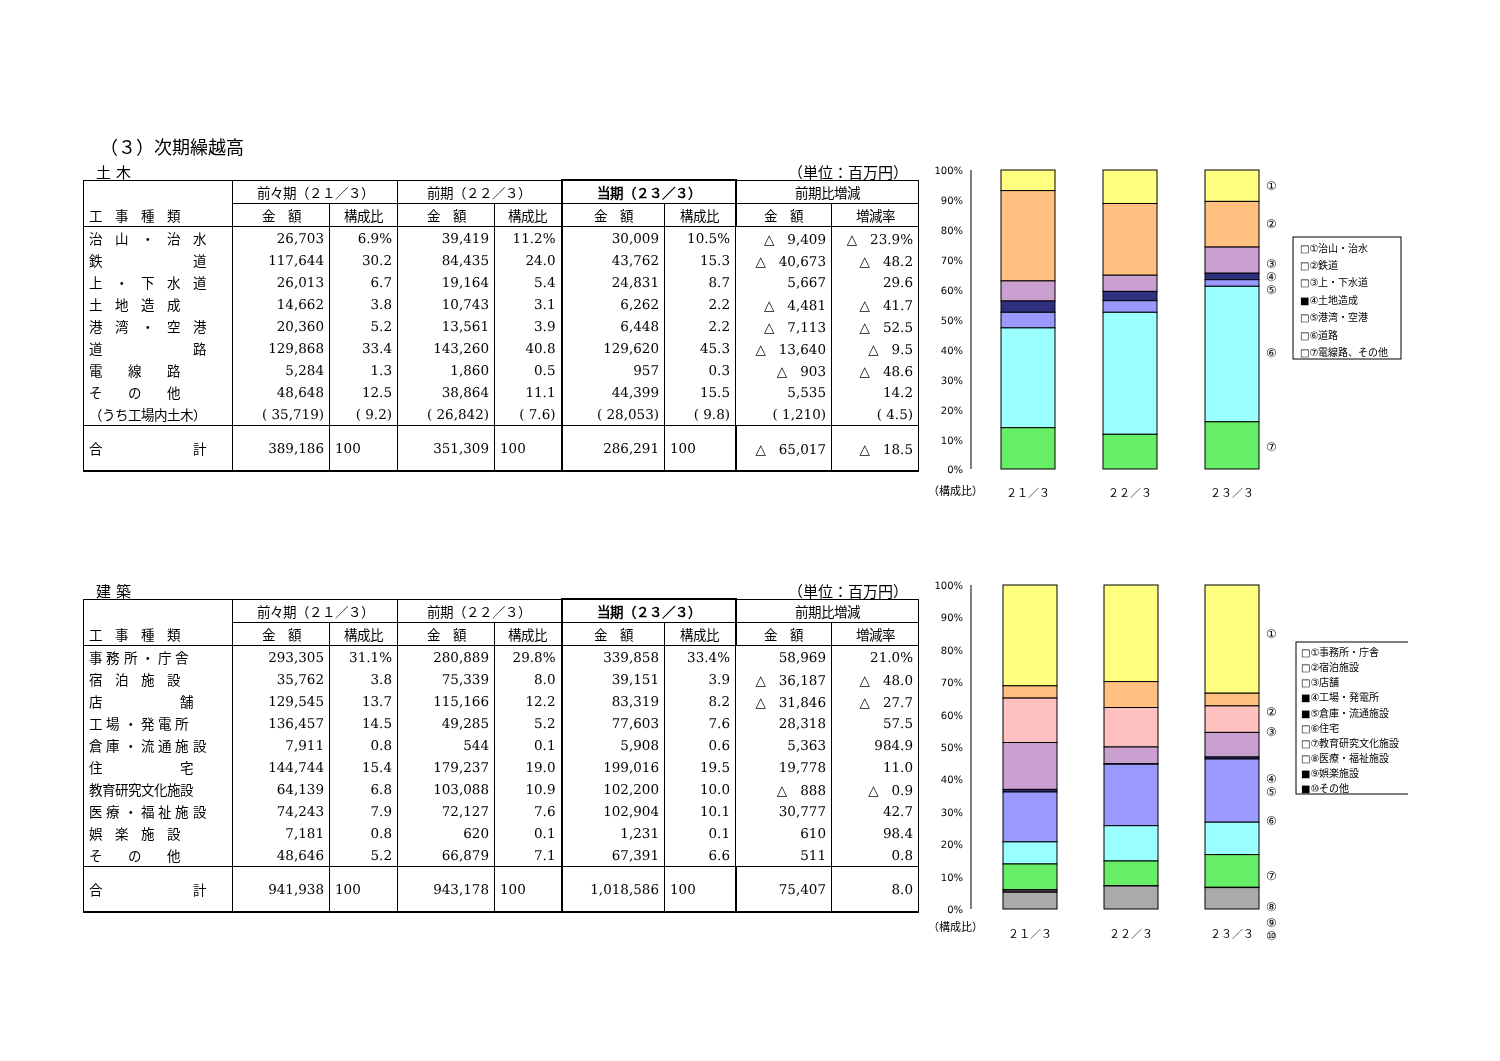（３）次期繰越高
土 木 （単位：百万円）
| | 前々期（２１／３） | | 前期（２２／３） | | 当期（２３／３） | | 前期比増減 | |
| --- | --- | --- | --- | --- | --- | --- | --- | --- |
| 工 事 種 類 | 金 額 | 構成比 | 金 額 | 構成比 | 金 額 | 構成比 | 金 額 | 増減率 |
| 治 山 ・ 治 水 | 26,703 | 6.9% | 39,419 | 11.2% | 30,009 | 10.5% | △ 9,409 | △ 23.9% |
| 鉄 道 | 117,644 | 30.2 | 84,435 | 24.0 | 43,762 | 15.3 | △ 40,673 | △ 48.2 |
| 上 ・ 下 水 道 | 26,013 | 6.7 | 19,164 | 5.4 | 24,831 | 8.7 | 5,667 | 29.6 |
| 土 地 造 成 | 14,662 | 3.8 | 10,743 | 3.1 | 6,262 | 2.2 | △ 4,481 | △ 41.7 |
| 港 湾 ・ 空 港 | 20,360 | 5.2 | 13,561 | 3.9 | 6,448 | 2.2 | △ 7,113 | △ 52.5 |
| 道 路 | 129,868 | 33.4 | 143,260 | 40.8 | 129,620 | 45.3 | △ 13,640 | △ 9.5 |
| 電 線 路 | 5,284 | 1.3 | 1,860 | 0.5 | 957 | 0.3 | △ 903 | △ 48.6 |
| そ の 他 | 48,648 | 12.5 | 38,864 | 11.1 | 44,399 | 15.5 | 5,535 | 14.2 |
| （うち工場内土木） | ( 35,719) | ( 9.2) | ( 26,842) | ( 7.6) | ( 28,053) | ( 9.8) | ( 1,210) | ( 4.5) |
| 合 計 | 389,186 | 100 | 351,309 | 100 | 286,291 | 100 | △ 65,017 | △ 18.5 |
100%
90%
80%
70%
60%
50%
40%
30%
20%
10%
0%
①
②
③
④
⑤
⑥
⑦
□①治山・治水
□②鉄道
□③上・下水道
■④土地造成
□⑤港湾・空港
□⑥道路
□⑦電線路、その他
（構成比）
２１／３
２２／３
２３／３
建 築 （単位：百万円）
| | 前々期（２１／３） | | 前期（２２／３） | | 当期（２３／３） | | 前期比増減 | |
| --- | --- | --- | --- | --- | --- | --- | --- | --- |
| 工 事 種 類 | 金 額 | 構成比 | 金 額 | 構成比 | 金 額 | 構成比 | 金 額 | 増減率 |
| 事 務 所 ・ 庁 舎 | 293,305 | 31.1% | 280,889 | 29.8% | 339,858 | 33.4% | 58,969 | 21.0% |
| 宿 泊 施 設 | 35,762 | 3.8 | 75,339 | 8.0 | 39,151 | 3.9 | △ 36,187 | △ 48.0 |
| 店 舗 | 129,545 | 13.7 | 115,166 | 12.2 | 83,319 | 8.2 | △ 31,846 | △ 27.7 |
| 工 場 ・ 発 電 所 | 136,457 | 14.5 | 49,285 | 5.2 | 77,603 | 7.6 | 28,318 | 57.5 |
| 倉 庫 ・ 流 通 施 設 | 7,911 | 0.8 | 544 | 0.1 | 5,908 | 0.6 | 5,363 | 984.9 |
| 住 宅 | 144,744 | 15.4 | 179,237 | 19.0 | 199,016 | 19.5 | 19,778 | 11.0 |
| 教育研究文化施設 | 64,139 | 6.8 | 103,088 | 10.9 | 102,200 | 10.0 | △ 888 | △ 0.9 |
| 医 療 ・ 福 祉 施 設 | 74,243 | 7.9 | 72,127 | 7.6 | 102,904 | 10.1 | 30,777 | 42.7 |
| 娯 楽 施 設 | 7,181 | 0.8 | 620 | 0.1 | 1,231 | 0.1 | 610 | 98.4 |
| そ の 他 | 48,646 | 5.2 | 66,879 | 7.1 | 67,391 | 6.6 | 511 | 0.8 |
| 合 計 | 941,938 | 100 | 943,178 | 100 | 1,018,586 | 100 | 75,407 | 8.0 |
100%
90%
80%
70%
60%
50%
40%
30%
20%
10%
0%
①
②
③
④
⑤
⑥
⑦
⑧
⑨
⑩
□①事務所・庁舎
□②宿泊施設
□③店舗
■④工場・発電所
■⑤倉庫・流通施設
□⑥住宅
□⑦教育研究文化施設
□⑧医療・福祉施設
■⑨娯楽施設
■⑩その他
（構成比）
２１／３
２２／３
２３／３